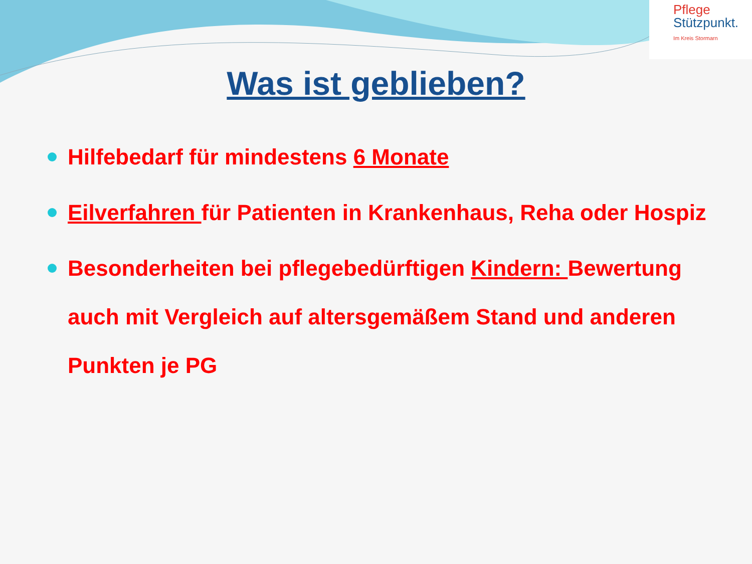Pflege
Stützpunkt.
Im Kreis Stormarn
Was ist geblieben?
Hilfebedarf für mindestens 6 Monate
Eilverfahren für Patienten in Krankenhaus, Reha oder Hospiz
Besonderheiten bei pflegebedürftigen Kindern: Bewertung auch mit Vergleich auf altersgemäßem Stand und anderen Punkten je PG